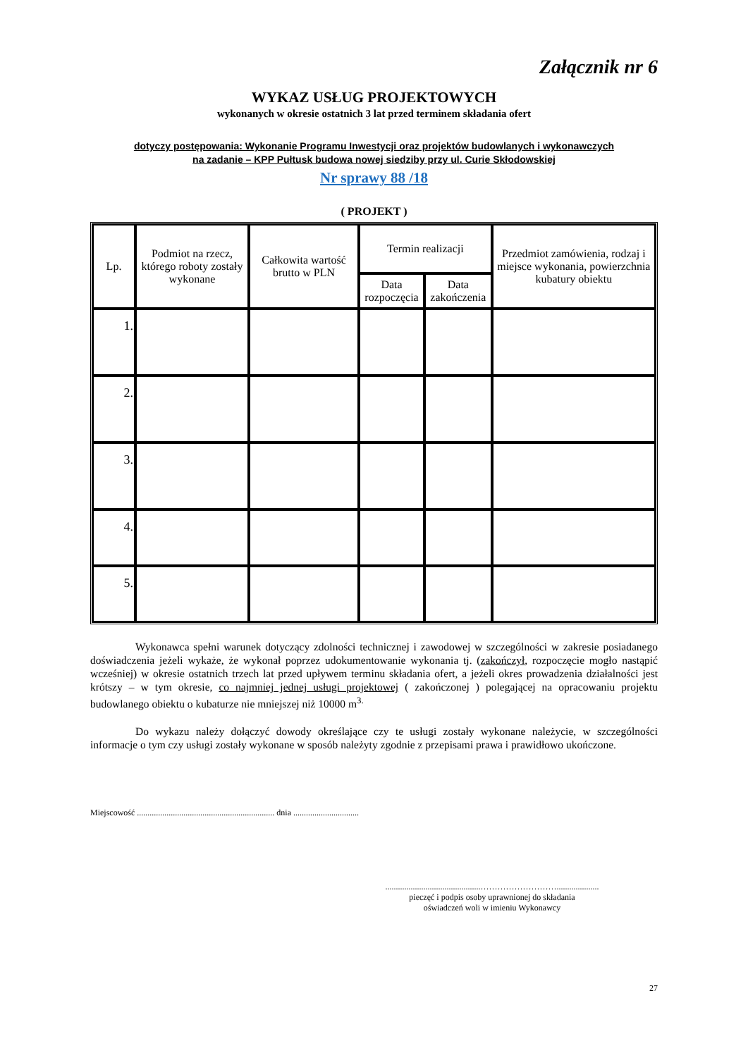Załącznik nr 6
WYKAZ USŁUG PROJEKTOWYCH
wykonanych w okresie ostatnich 3 lat przed terminem składania ofert
dotyczy postępowania: Wykonanie Programu Inwestycji oraz projektów budowlanych i wykonawczych
na zadanie – KPP Pułtusk budowa nowej siedziby przy ul. Curie Skłodowskiej
Nr sprawy 88 /18
( PROJEKT )
| Lp. | Podmiot na rzecz, którego roboty zostały wykonane | Całkowita wartość brutto w PLN | Termin realizacji | | Przedmiot zamówienia, rodzaj i miejsce wykonania, powierzchnia kubatury obiektu |
| --- | --- | --- | --- | --- | --- |
| | | | Data rozpoczęcia | Data zakończenia | |
| 1. | | | | | |
| 2. | | | | | |
| 3. | | | | | |
| 4. | | | | | |
| 5. | | | | | |
Wykonawca spełni warunek dotyczący zdolności technicznej i zawodowej w szczególności w zakresie posiadanego doświadczenia jeżeli wykaże, że wykonał poprzez udokumentowanie wykonania tj. (zakończył, rozpoczęcie mogło nastąpić wcześniej) w okresie ostatnich trzech lat przed upływem terminu składania ofert, a jeżeli okres prowadzenia działalności jest krótszy – w tym okresie, co najmniej jednej usługi projektowej ( zakończonej ) polegającej na opracowaniu projektu budowlanego obiektu o kubaturze nie mniejszej niż 10000 m<sup>3.</sup>
Do wykazu należy dołączyć dowody określające czy te usługi zostały wykonane należycie, w szczególności informacje o tym czy usługi zostały wykonane w sposób należyty zgodnie z przepisami prawa i prawidłowo ukończone.
Miejscowość ................................................................. dnia ...............................
.............................................………………………....................
pieczęć i podpis osoby uprawnionej do składania
oświadczeń woli w imieniu Wykonawcy
27